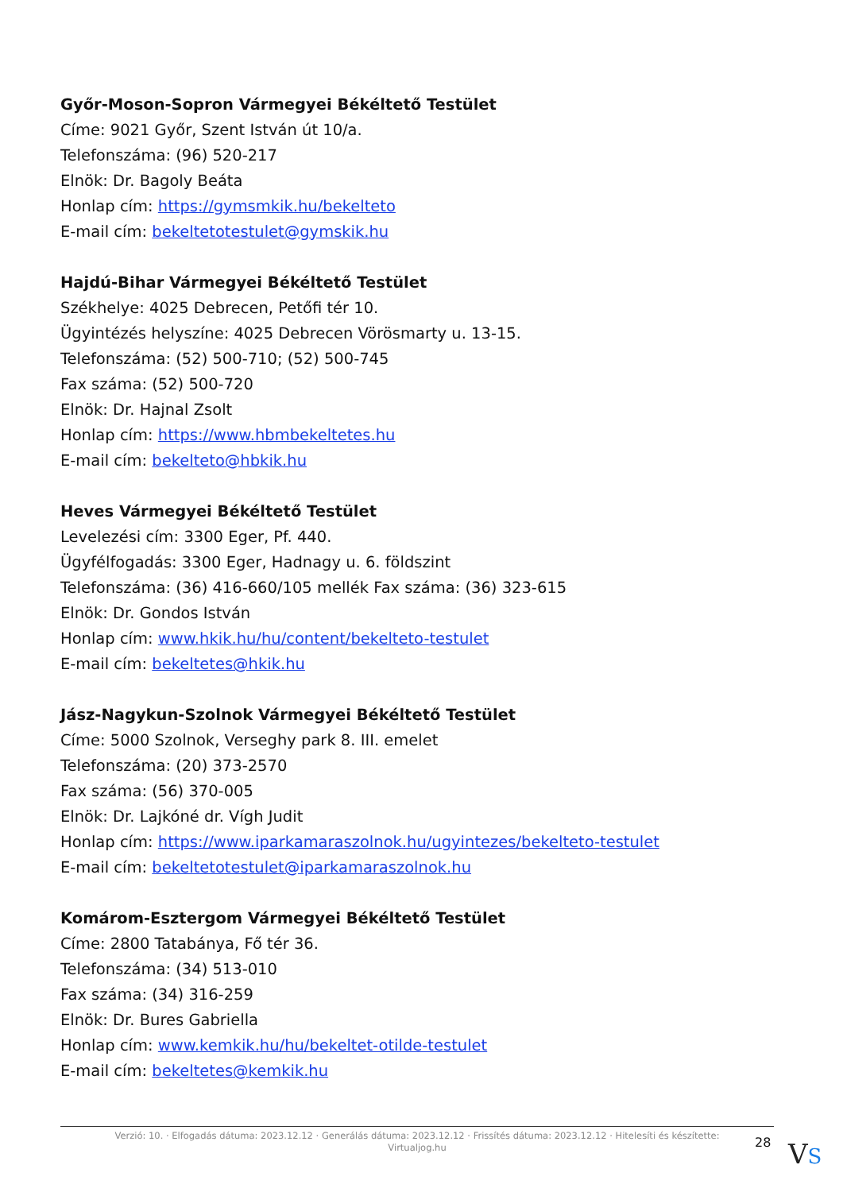Győr-Moson-Sopron Vármegyei Békéltető Testület
Címe: 9021 Győr, Szent István út 10/a.
Telefonszáma: (96) 520-217
Elnök: Dr. Bagoly Beáta
Honlap cím: https://gymsmkik.hu/bekelteto
E-mail cím: bekeltetotestulet@gymskik.hu
Hajdú-Bihar Vármegyei Békéltető Testület
Székhelye: 4025 Debrecen, Petőfi tér 10.
Ügyintézés helyszíne: 4025 Debrecen Vörösmarty u. 13-15.
Telefonszáma: (52) 500-710; (52) 500-745
Fax száma: (52) 500-720
Elnök: Dr. Hajnal Zsolt
Honlap cím: https://www.hbmbekeltetes.hu
E-mail cím: bekelteto@hbkik.hu
Heves Vármegyei Békéltető Testület
Levelezési cím: 3300 Eger, Pf. 440.
Ügyfélfogadás: 3300 Eger, Hadnagy u. 6. földszint
Telefonszáma: (36) 416-660/105 mellék Fax száma: (36) 323-615
Elnök: Dr. Gondos István
Honlap cím: www.hkik.hu/hu/content/bekelteto-testulet
E-mail cím: bekeltetes@hkik.hu
Jász-Nagykun-Szolnok Vármegyei Békéltető Testület
Címe: 5000 Szolnok, Verseghy park 8. III. emelet
Telefonszáma: (20) 373-2570
Fax száma: (56) 370-005
Elnök: Dr. Lajkóné dr. Vígh Judit
Honlap cím: https://www.iparkamaraszolnok.hu/ugyintezes/bekelteto-testulet
E-mail cím: bekeltetotestulet@iparkamaraszolnok.hu
Komárom-Esztergom Vármegyei Békéltető Testület
Címe: 2800 Tatabánya, Fő tér 36.
Telefonszáma: (34) 513-010
Fax száma: (34) 316-259
Elnök: Dr. Bures Gabriella
Honlap cím: www.kemkik.hu/hu/bekeltet-otilde-testulet
E-mail cím: bekeltetes@kemkik.hu
Verzió: 10. · Elfogadás dátuma: 2023.12.12 · Generálás dátuma: 2023.12.12 · Frissítés dátuma: 2023.12.12 · Hitelesíti és készítette: Virtualjog.hu
28 VS